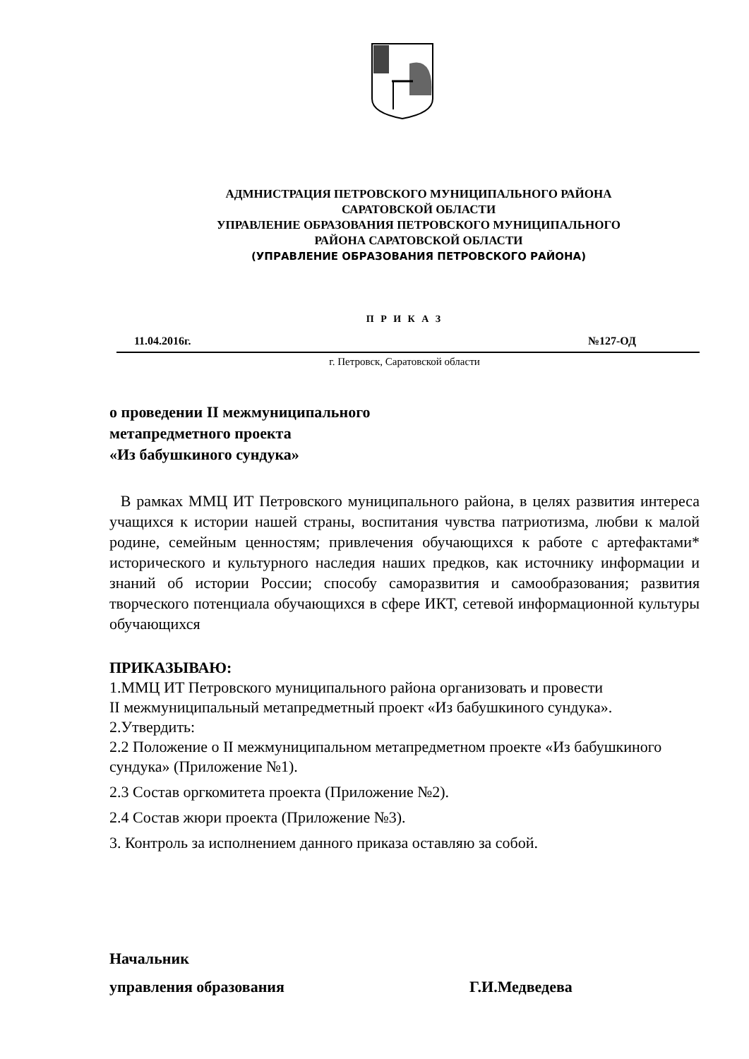АДМНИСТРАЦИЯ ПЕТРОВСКОГО МУНИЦИПАЛЬНОГО РАЙОНА
САРАТОВСКОЙ ОБЛАСТИ
УПРАВЛЕНИЕ ОБРАЗОВАНИЯ ПЕТРОВСКОГО МУНИЦИПАЛЬНОГО
РАЙОНА САРАТОВСКОЙ ОБЛАСТИ
(УПРАВЛЕНИЕ ОБРАЗОВАНИЯ ПЕТРОВСКОГО РАЙОНА)
П Р И К А З
11.04.2016г. №127-ОД
г. Петровск, Саратовской области
о проведении II межмуниципального
метапредметного проекта
«Из бабушкиного сундука»
В рамках ММЦ ИТ Петровского муниципального района, в целях развития интереса учащихся к истории нашей страны, воспитания чувства патриотизма, любви к малой родине, семейным ценностям; привлечения обучающихся к работе с артефактами* исторического и культурного наследия наших предков, как источнику информации и знаний об истории России; способу саморазвития и самообразования; развития творческого потенциала обучающихся в сфере ИКТ, сетевой информационной культуры обучающихся
ПРИКАЗЫВАЮ:
1.ММЦ ИТ Петровского муниципального района организовать и провести
II межмуниципальный метапредметный проект «Из бабушкиного сундука».
2.Утвердить:
2.2 Положение о II межмуниципальном метапредметном проекте «Из бабушкиного сундука» (Приложение №1).
2.3 Состав оргкомитета проекта (Приложение №2).
2.4 Состав жюри проекта (Приложение №3).
3. Контроль за исполнением данного приказа оставляю за собой.
Начальник
управления образования Г.И.Медведева